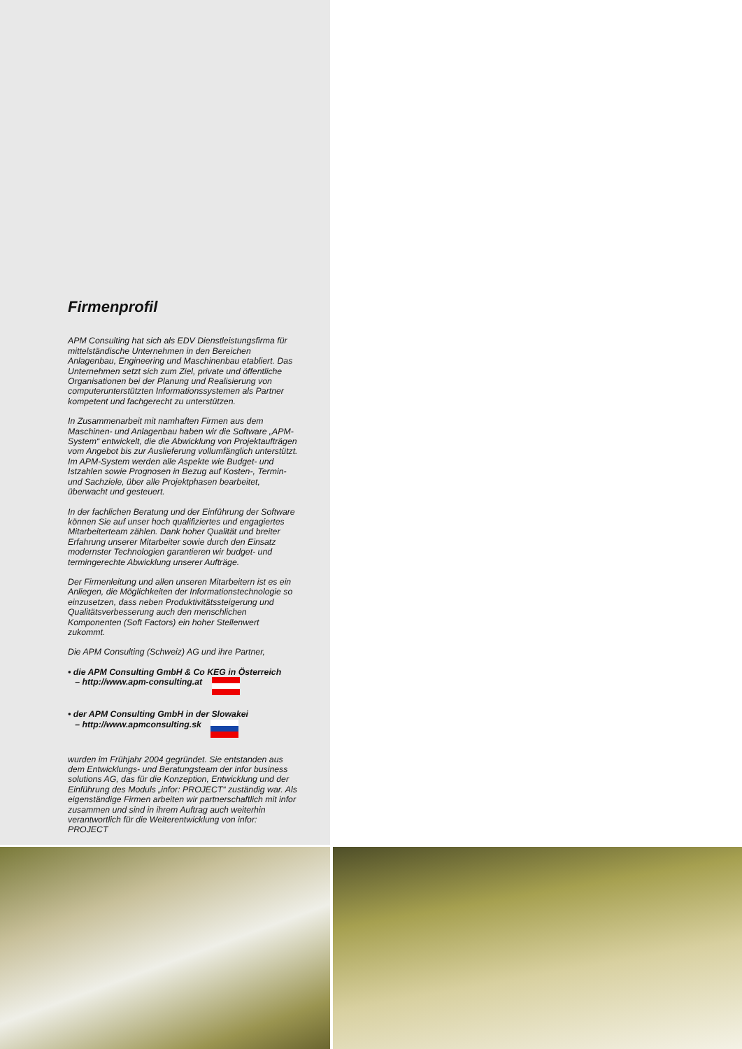Firmenprofil
APM Consulting hat sich als EDV Dienstleistungsfirma für mittelständische Unternehmen in den Bereichen Anlagenbau, Engineering und Maschinenbau etabliert. Das Unternehmen setzt sich zum Ziel, private und öffentliche Organisationen bei der Planung und Realisierung von computerunterstützten Informationssystemen als Partner kompetent und fachgerecht zu unterstützen.
In Zusammenarbeit mit namhaften Firmen aus dem Maschinen- und Anlagenbau haben wir die Software „APM-System“ entwickelt, die die Abwicklung von Projektaufträgen vom Angebot bis zur Auslieferung vollumfänglich unterstützt. Im APM-System werden alle Aspekte wie Budget- und Istzahlen sowie Prognosen in Bezug auf Kosten-, Termin- und Sachziele, über alle Projektphasen bearbeitet, überwacht und gesteuert.
In der fachlichen Beratung und der Einführung der Software können Sie auf unser hoch qualifiziertes und engagiertes Mitarbeiterteam zählen. Dank hoher Qualität und breiter Erfahrung unserer Mitarbeiter sowie durch den Einsatz modernster Technologien garantieren wir budget- und termingerechte Abwicklung unserer Aufträge.
Der Firmenleitung und allen unseren Mitarbeitern ist es ein Anliegen, die Möglichkeiten der Informationstechnologie so einzusetzen, dass neben Produktivitätssteigerung und Qualitätsverbesserung auch den menschlichen Komponenten (Soft Factors) ein hoher Stellenwert zukommt.
Die APM Consulting (Schweiz) AG und ihre Partner,
• die APM Consulting GmbH & Co KEG in Österreich
– http://www.apm-consulting.at
• der APM Consulting GmbH in der Slowakei
– http://www.apmconsulting.sk
wurden im Frühjahr 2004 gegründet. Sie entstanden aus dem Entwicklungs- und Beratungsteam der infor business solutions AG, das für die Konzeption, Entwicklung und der Einführung des Moduls „infor: PROJECT“ zuständig war. Als eigenständige Firmen arbeiten wir partnerschaftlich mit infor zusammen und sind in ihrem Auftrag auch weiterhin verantwortlich für die Weiterentwicklung von infor: PROJECT